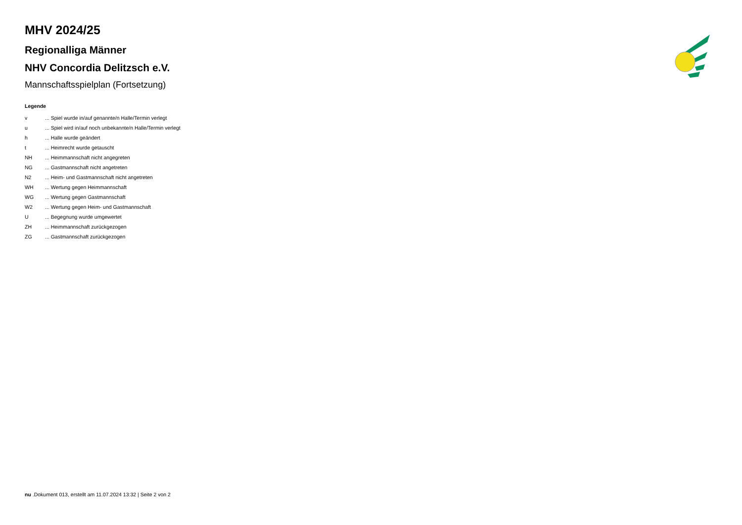MHV 2024/25
Regionalliga Männer
NHV Concordia Delitzsch e.V.
Mannschaftsspielplan (Fortsetzung)
Legende
| v | ... Spiel wurde in/auf genannte/n Halle/Termin verlegt |
| u | ... Spiel wird in/auf noch unbekannte/n Halle/Termin verlegt |
| h | ... Halle wurde geändert |
| t | ... Heimrecht wurde getauscht |
| NH | ... Heimmannschaft nicht angegreten |
| NG | ... Gastmannschaft nicht angetreten |
| N2 | ... Heim- und Gastmannschaft nicht angetreten |
| WH | ... Wertung gegen Heimmannschaft |
| WG | ... Wertung gegen Gastmannschaft |
| W2 | ... Wertung gegen Heim- und Gastmannschaft |
| U | ... Begegnung wurde umgewertet |
| ZH | ... Heimmannschaft zurückgezogen |
| ZG | ... Gastmannschaft zurückgezogen |
nu .Dokument 013, erstellt am 11.07.2024 13:32 | Seite 2 von 2